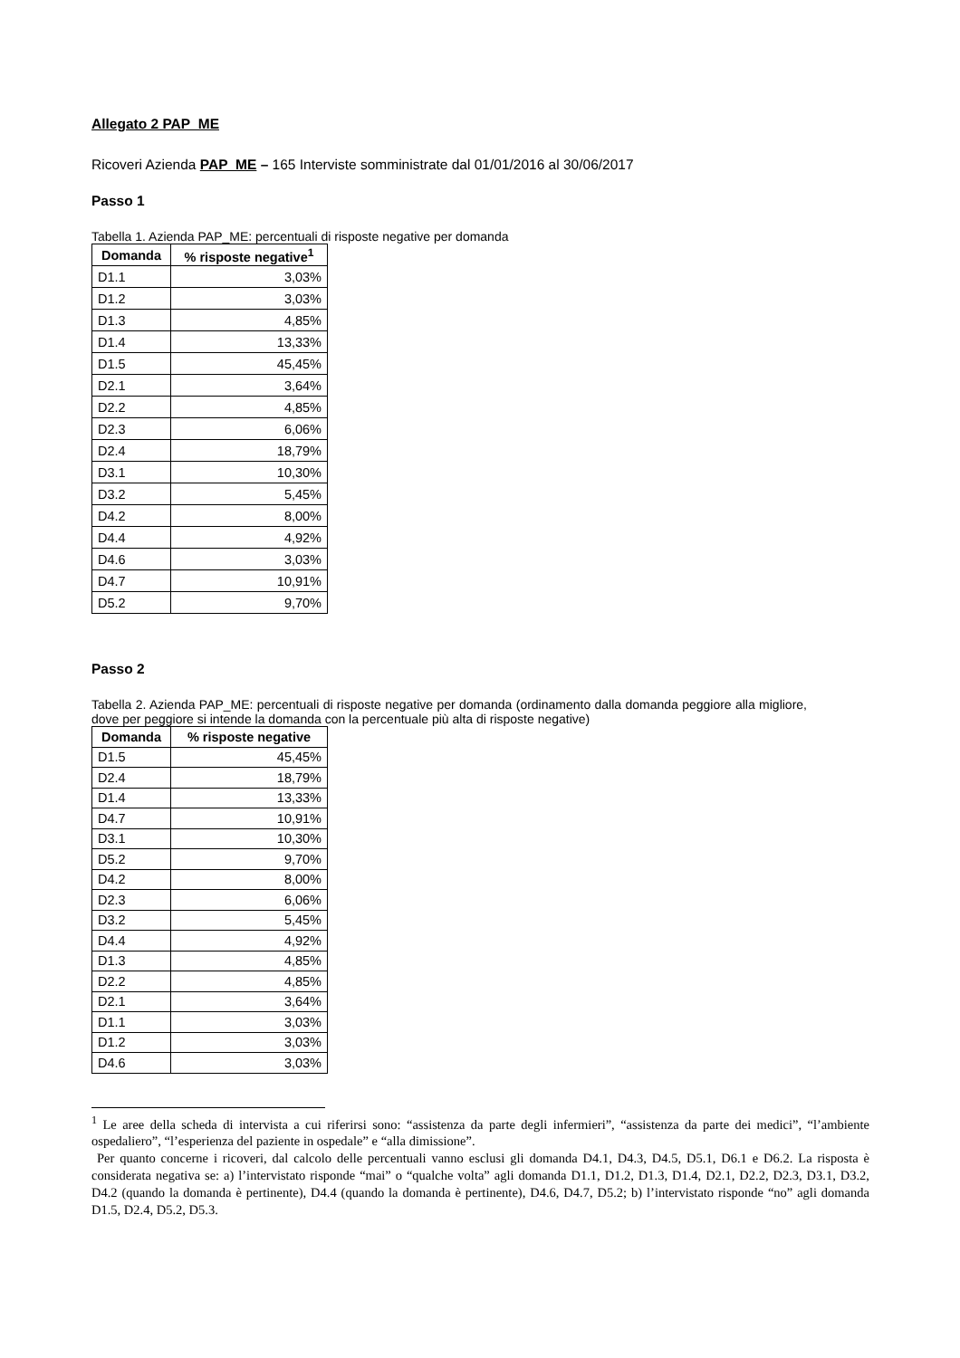Allegato 2 PAP_ME
Ricoveri Azienda PAP_ME – 165 Interviste somministrate dal 01/01/2016 al 30/06/2017
Passo 1
Tabella 1. Azienda PAP_ME: percentuali di risposte negative per domanda
| Domanda | % risposte negative<sup>1</sup> |
| --- | --- |
| D1.1 | 3,03% |
| D1.2 | 3,03% |
| D1.3 | 4,85% |
| D1.4 | 13,33% |
| D1.5 | 45,45% |
| D2.1 | 3,64% |
| D2.2 | 4,85% |
| D2.3 | 6,06% |
| D2.4 | 18,79% |
| D3.1 | 10,30% |
| D3.2 | 5,45% |
| D4.2 | 8,00% |
| D4.4 | 4,92% |
| D4.6 | 3,03% |
| D4.7 | 10,91% |
| D5.2 | 9,70% |
Passo 2
Tabella 2. Azienda PAP_ME: percentuali di risposte negative per domanda (ordinamento dalla domanda peggiore alla migliore, dove per peggiore si intende la domanda con la percentuale più alta di risposte negative)
| Domanda | % risposte negative |
| --- | --- |
| D1.5 | 45,45% |
| D2.4 | 18,79% |
| D1.4 | 13,33% |
| D4.7 | 10,91% |
| D3.1 | 10,30% |
| D5.2 | 9,70% |
| D4.2 | 8,00% |
| D2.3 | 6,06% |
| D3.2 | 5,45% |
| D4.4 | 4,92% |
| D1.3 | 4,85% |
| D2.2 | 4,85% |
| D2.1 | 3,64% |
| D1.1 | 3,03% |
| D1.2 | 3,03% |
| D4.6 | 3,03% |
<sup>1</sup> Le aree della scheda di intervista a cui riferirsi sono: “assistenza da parte degli infermieri”, “assistenza da parte dei medici”, “l’ambiente ospedaliero”, “l’esperienza del paziente in ospedale” e “alla dimissione”.
Per quanto concerne i ricoveri, dal calcolo delle percentuali vanno esclusi gli domanda D4.1, D4.3, D4.5, D5.1, D6.1 e D6.2. La risposta è considerata negativa se: a) l’intervistato risponde “mai” o “qualche volta” agli domanda D1.1, D1.2, D1.3, D1.4, D2.1, D2.2, D2.3, D3.1, D3.2, D4.2 (quando la domanda è pertinente), D4.4 (quando la domanda è pertinente), D4.6, D4.7, D5.2; b) l’intervistato risponde “no” agli domanda D1.5, D2.4, D5.2, D5.3.